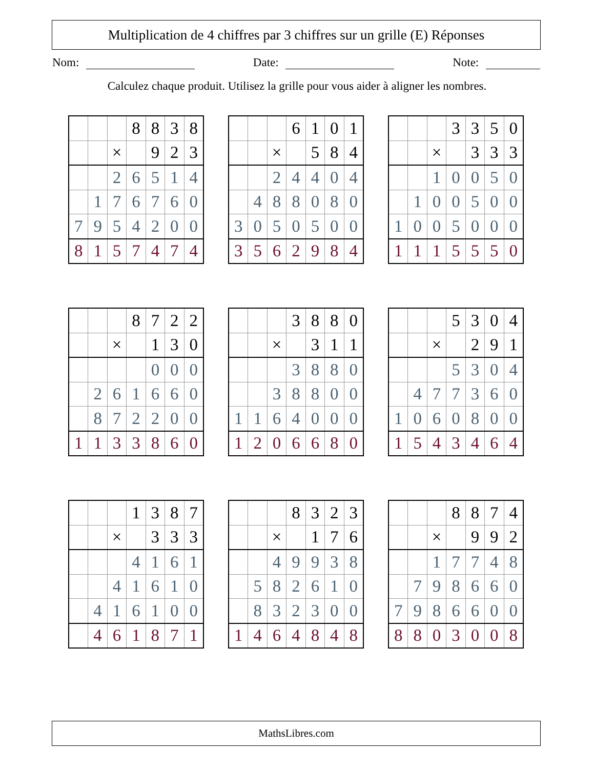Multiplication de 4 chiffres par 3 chiffres sur un grille (E) Réponses
Nom: Date: Note:
Calculez chaque produit. Utilisez la grille pour vous aider à aligner les nombres.
| | | | 8 | 8 | 3 | 8 |
| | | × | | 9 | 2 | 3 |
| | | 2 | 6 | 5 | 1 | 4 |
| | 1 | 7 | 6 | 7 | 6 | 0 |
| 7 | 9 | 5 | 4 | 2 | 0 | 0 |
| 8 | 1 | 5 | 7 | 4 | 7 | 4 |
| | | | 6 | 1 | 0 | 1 |
| | | × | | 5 | 8 | 4 |
| | | 2 | 4 | 4 | 0 | 4 |
| | 4 | 8 | 8 | 0 | 8 | 0 |
| 3 | 0 | 5 | 0 | 5 | 0 | 0 |
| 3 | 5 | 6 | 2 | 9 | 8 | 4 |
| | | | 3 | 3 | 5 | 0 |
| | | × | | 3 | 3 | 3 |
| | | 1 | 0 | 0 | 5 | 0 |
| | 1 | 0 | 0 | 5 | 0 | 0 |
| 1 | 0 | 0 | 5 | 0 | 0 | 0 |
| 1 | 1 | 1 | 5 | 5 | 5 | 0 |
| | | | 8 | 7 | 2 | 2 |
| | | × | | 1 | 3 | 0 |
| | | | | 0 | 0 | 0 |
| | 2 | 6 | 1 | 6 | 6 | 0 |
| | 8 | 7 | 2 | 2 | 0 | 0 |
| 1 | 1 | 3 | 3 | 8 | 6 | 0 |
| | | | 3 | 8 | 8 | 0 |
| | | × | | 3 | 1 | 1 |
| | | | 3 | 8 | 8 | 0 |
| | | 3 | 8 | 8 | 0 | 0 |
| 1 | 1 | 6 | 4 | 0 | 0 | 0 |
| 1 | 2 | 0 | 6 | 6 | 8 | 0 |
| | | | 5 | 3 | 0 | 4 |
| | | × | | 2 | 9 | 1 |
| | | | 5 | 3 | 0 | 4 |
| | 4 | 7 | 7 | 3 | 6 | 0 |
| 1 | 0 | 6 | 0 | 8 | 0 | 0 |
| 1 | 5 | 4 | 3 | 4 | 6 | 4 |
| | | | 1 | 3 | 8 | 7 |
| | | × | | 3 | 3 | 3 |
| | | | 4 | 1 | 6 | 1 |
| | | 4 | 1 | 6 | 1 | 0 |
| | 4 | 1 | 6 | 1 | 0 | 0 |
| | 4 | 6 | 1 | 8 | 7 | 1 |
| | | | 8 | 3 | 2 | 3 |
| | | × | | 1 | 7 | 6 |
| | | 4 | 9 | 9 | 3 | 8 |
| | 5 | 8 | 2 | 6 | 1 | 0 |
| | 8 | 3 | 2 | 3 | 0 | 0 |
| 1 | 4 | 6 | 4 | 8 | 4 | 8 |
| | | | 8 | 8 | 7 | 4 |
| | | × | | 9 | 9 | 2 |
| | | 1 | 7 | 7 | 4 | 8 |
| | 7 | 9 | 8 | 6 | 6 | 0 |
| 7 | 9 | 8 | 6 | 6 | 0 | 0 |
| 8 | 8 | 0 | 3 | 0 | 0 | 8 |
MathsLibres.com